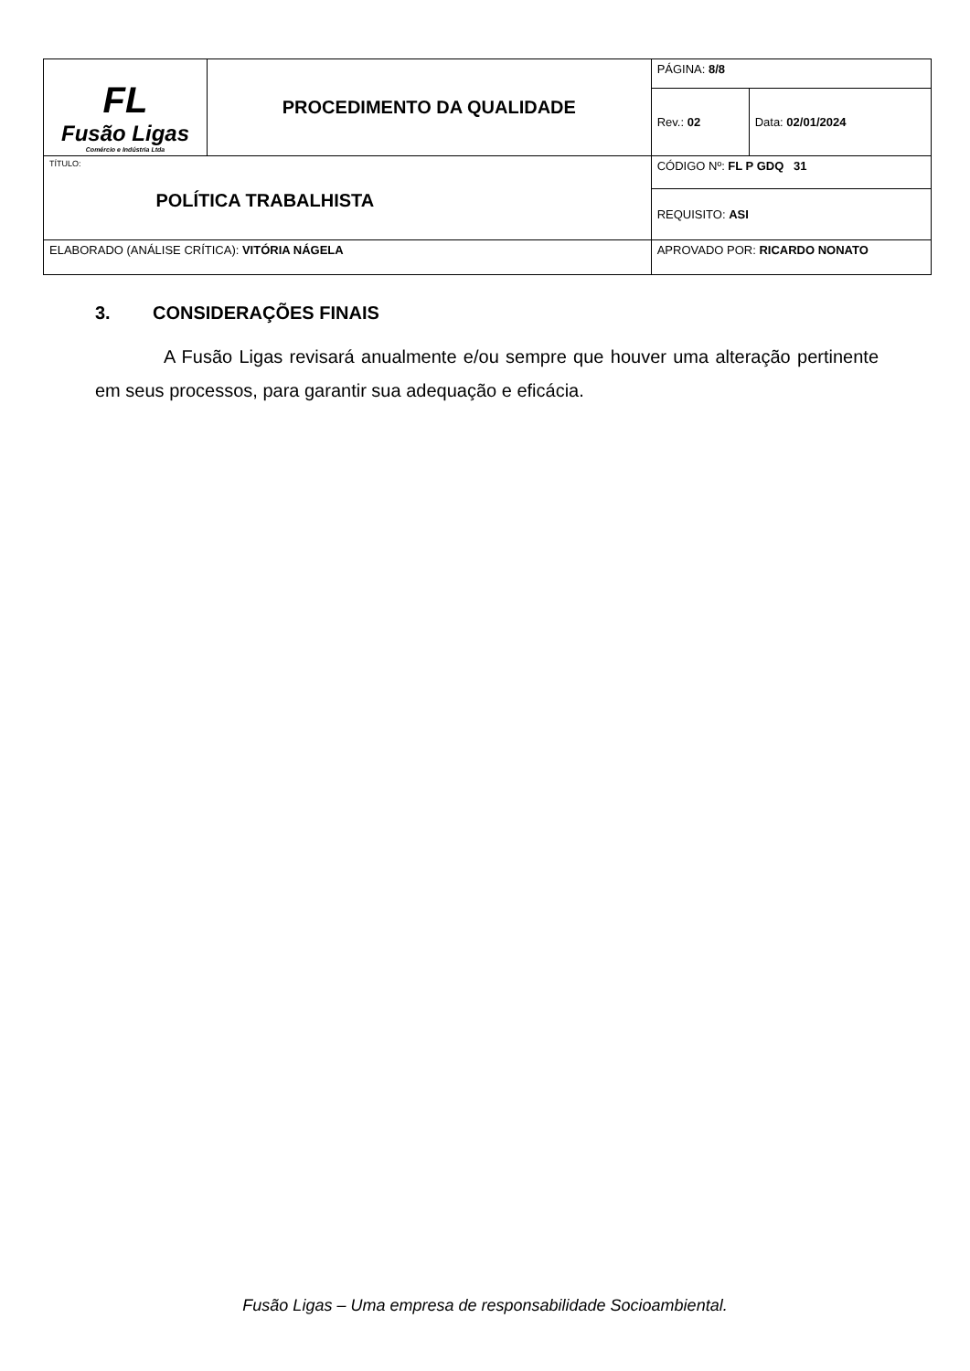| FL Fusão Ligas Comércio e Indústria Ltda | PROCEDIMENTO DA QUALIDADE | | PÁGINA: 8/8 | |
| | | | Rev.: 02 | Data: 02/01/2024 |
| TÍTULO: POLÍTICA TRABALHISTA | | | CÓDIGO Nº: FL P GDQ 31 | |
| | | | REQUISITO: ASI | |
| ELABORADO (ANÁLISE CRÍTICA): VITÓRIA NÁGELA | | APROVADO POR: RICARDO NONATO | | |
3. CONSIDERAÇÕES FINAIS
A Fusão Ligas revisará anualmente e/ou sempre que houver uma alteração pertinente em seus processos, para garantir sua adequação e eficácia.
Fusão Ligas – Uma empresa de responsabilidade Socioambiental.